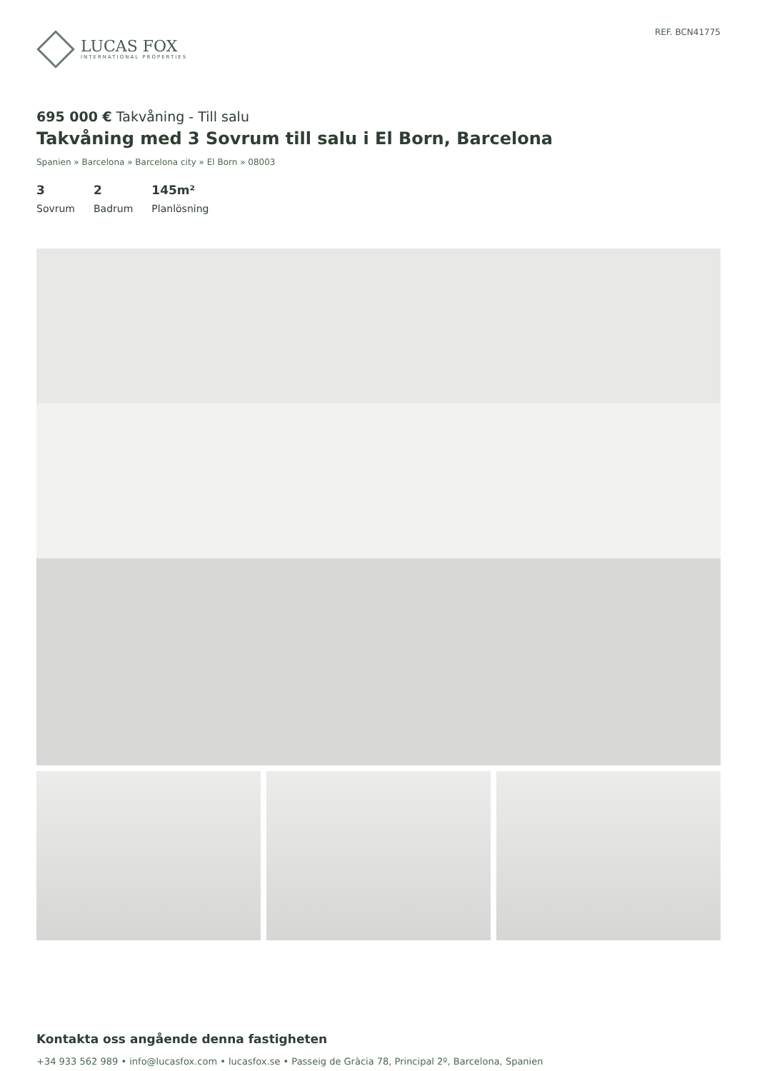LUCAS FOX
INTERNATIONAL PROPERTIES
REF. BCN41775
695 000 € Takvåning - Till salu
Takvåning med 3 Sovrum till salu i El Born, Barcelona
Spanien » Barcelona » Barcelona city » El Born » 08003
3
Sovrum
2
Badrum
145m²
Planlösning
Kontakta oss angående denna fastigheten
+34 933 562 989 • info@lucasfox.com • lucasfox.se • Passeig de Gràcia 78, Principal 2º, Barcelona, Spanien